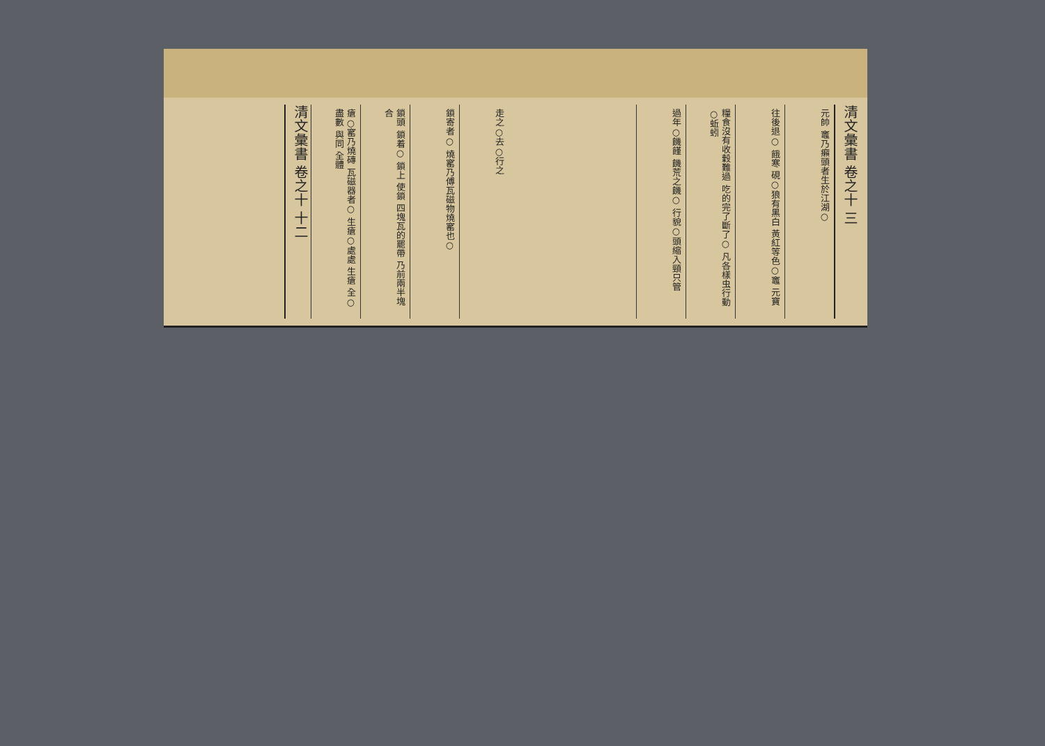走之○去○行之
鎖寄者○ 燒窰乃傅瓦磁物燒窰也○
鎖頭 鎖着○ 鎖上 使鎖 四塊瓦的罷帶 乃前兩半塊合
瘡○窰乃燒磚 瓦磁器者○ 生瘡○處處 生瘡 全○盡數 與同 全體
清文彙書 卷之十 十二
清文彙書 卷之十 三
元帥 竈乃癩頭者生於江湖○
往後退○ 餓寒 硯○狼有黑白 黃紅等色○竈 元寶
糧食沒有收穀難過 吃的完了斷了○ 凡各樣虫行動○蚯蚓
過年○饑饉 饑荒之饑○ 行貌○頭縮入頸只管